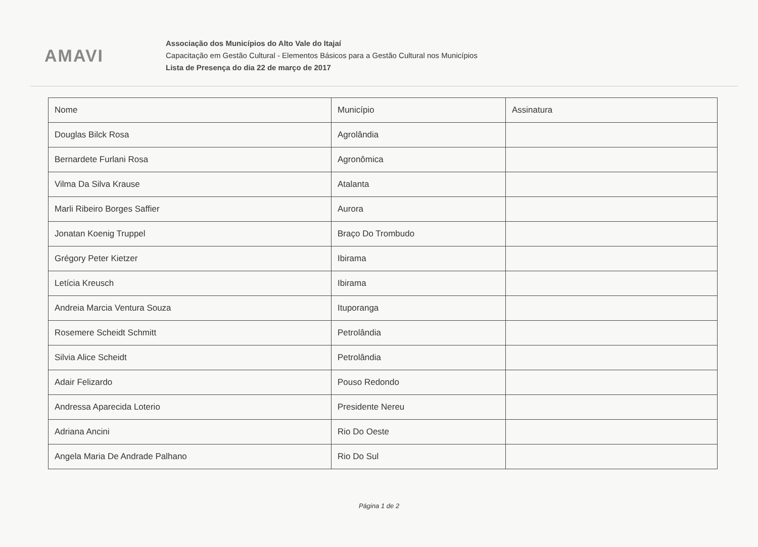AMAVI
Associação dos Municípios do Alto Vale do Itajaí
Capacitação em Gestão Cultural - Elementos Básicos para a Gestão Cultural nos Municípios
Lista de Presença do dia 22 de março de 2017
| Nome | Município | Assinatura |
| --- | --- | --- |
| Douglas Bilck Rosa | Agrolândia | |
| Bernardete Furlani Rosa | Agronômica | |
| Vilma Da Silva Krause | Atalanta | |
| Marli Ribeiro Borges Saffier | Aurora | |
| Jonatan Koenig Truppel | Braço Do Trombudo | |
| Grégory Peter Kietzer | Ibirama | |
| Letícia Kreusch | Ibirama | |
| Andreia Marcia Ventura Souza | Ituporanga | |
| Rosemere Scheidt Schmitt | Petrolândia | |
| Silvia Alice Scheidt | Petrolândia | |
| Adair Felizardo | Pouso Redondo | |
| Andressa Aparecida Loterio | Presidente Nereu | |
| Adriana Ancini | Rio Do Oeste | |
| Angela Maria De Andrade Palhano | Rio Do Sul | |
Página 1 de 2